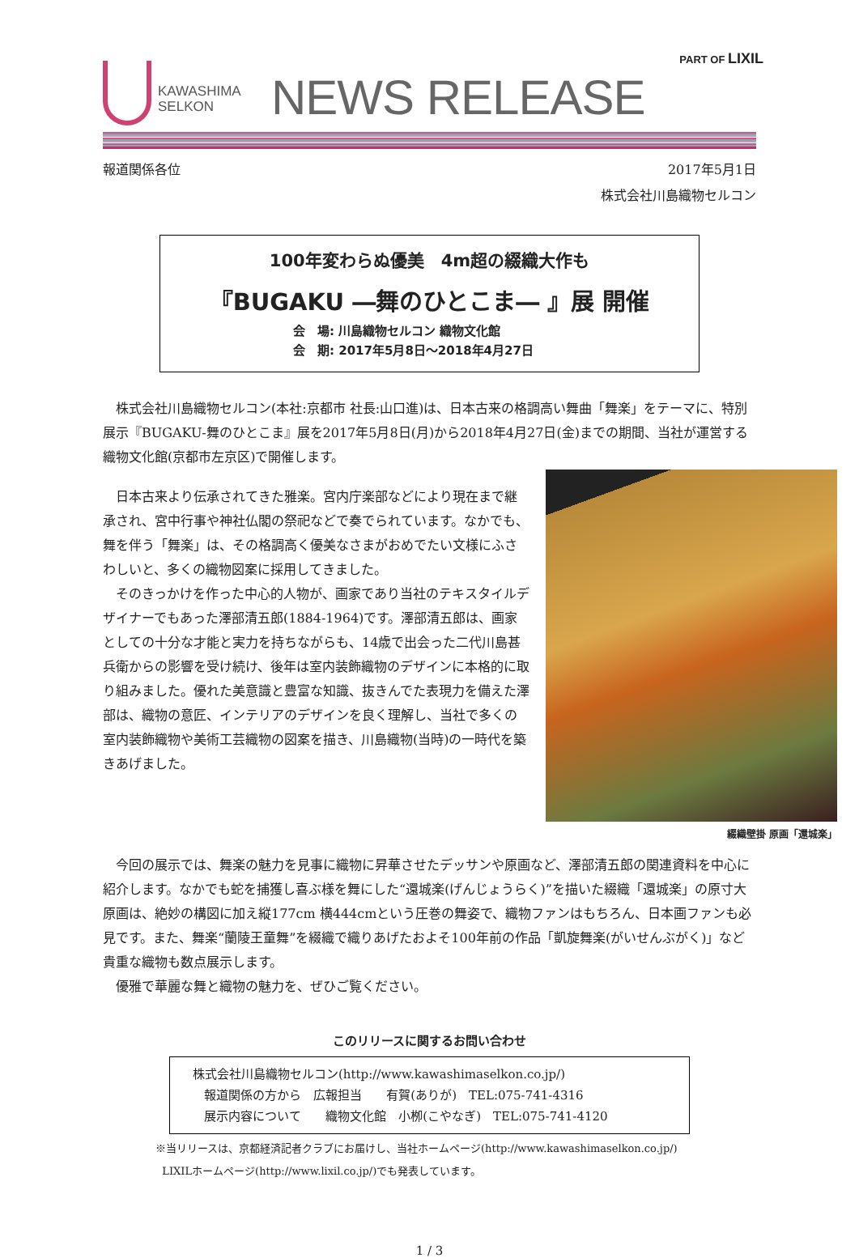PART OF LIXIL
KAWASHIMA
SELKON
NEWS RELEASE
報道関係各位 2017年5月1日
株式会社川島織物セルコン
100年変わらぬ優美　4m超の綴織大作も
『BUGAKU ―舞のひとこま― 』展 開催
会　場: 川島織物セルコン 織物文化館
会　期: 2017年5月8日～2018年4月27日
株式会社川島織物セルコン(本社:京都市 社長:山口進)は、日本古来の格調高い舞曲「舞楽」をテーマに、特別展示『BUGAKU-舞のひとこま』展を2017年5月8日(月)から2018年4月27日(金)までの期間、当社が運営する織物文化館(京都市左京区)で開催します。
綴織壁掛 原画「還城楽」
日本古来より伝承されてきた雅楽。宮内庁楽部などにより現在まで継承され、宮中行事や神社仏閣の祭祀などで奏でられています。なかでも、舞を伴う「舞楽」は、その格調高く優美なさまがおめでたい文様にふさわしいと、多くの織物図案に採用してきました。
そのきっかけを作った中心的人物が、画家であり当社のテキスタイルデザイナーでもあった澤部清五郎(1884-1964)です。澤部清五郎は、画家としての十分な才能と実力を持ちながらも、14歳で出会った二代川島甚兵衛からの影響を受け続け、後年は室内装飾織物のデザインに本格的に取り組みました。優れた美意識と豊富な知識、抜きんでた表現力を備えた澤部は、織物の意匠、インテリアのデザインを良く理解し、当社で多くの室内装飾織物や美術工芸織物の図案を描き、川島織物(当時)の一時代を築きあげました。
今回の展示では、舞楽の魅力を見事に織物に昇華させたデッサンや原画など、澤部清五郎の関連資料を中心に紹介します。なかでも蛇を捕獲し喜ぶ様を舞にした“還城楽(げんじょうらく)”を描いた綴織「還城楽」の原寸大原画は、絶妙の構図に加え縦177cm 横444cmという圧巻の舞姿で、織物ファンはもちろん、日本画ファンも必見です。また、舞楽“蘭陵王童舞”を綴織で織りあげたおよそ100年前の作品「凱旋舞楽(がいせんぶがく)」など貴重な織物も数点展示します。
優雅で華麗な舞と織物の魅力を、ぜひご覧ください。
このリリースに関するお問い合わせ
株式会社川島織物セルコン(http://www.kawashimaselkon.co.jp/)
報道関係の方から　広報担当　　有賀(ありが)　TEL:075-741-4316
展示内容について　　織物文化館　小栁(こやなぎ)　TEL:075-741-4120
※当リリースは、京都経済記者クラブにお届けし、当社ホームページ(http://www.kawashimaselkon.co.jp/)
LIXILホームページ(http://www.lixil.co.jp/)でも発表しています。
1 / 3